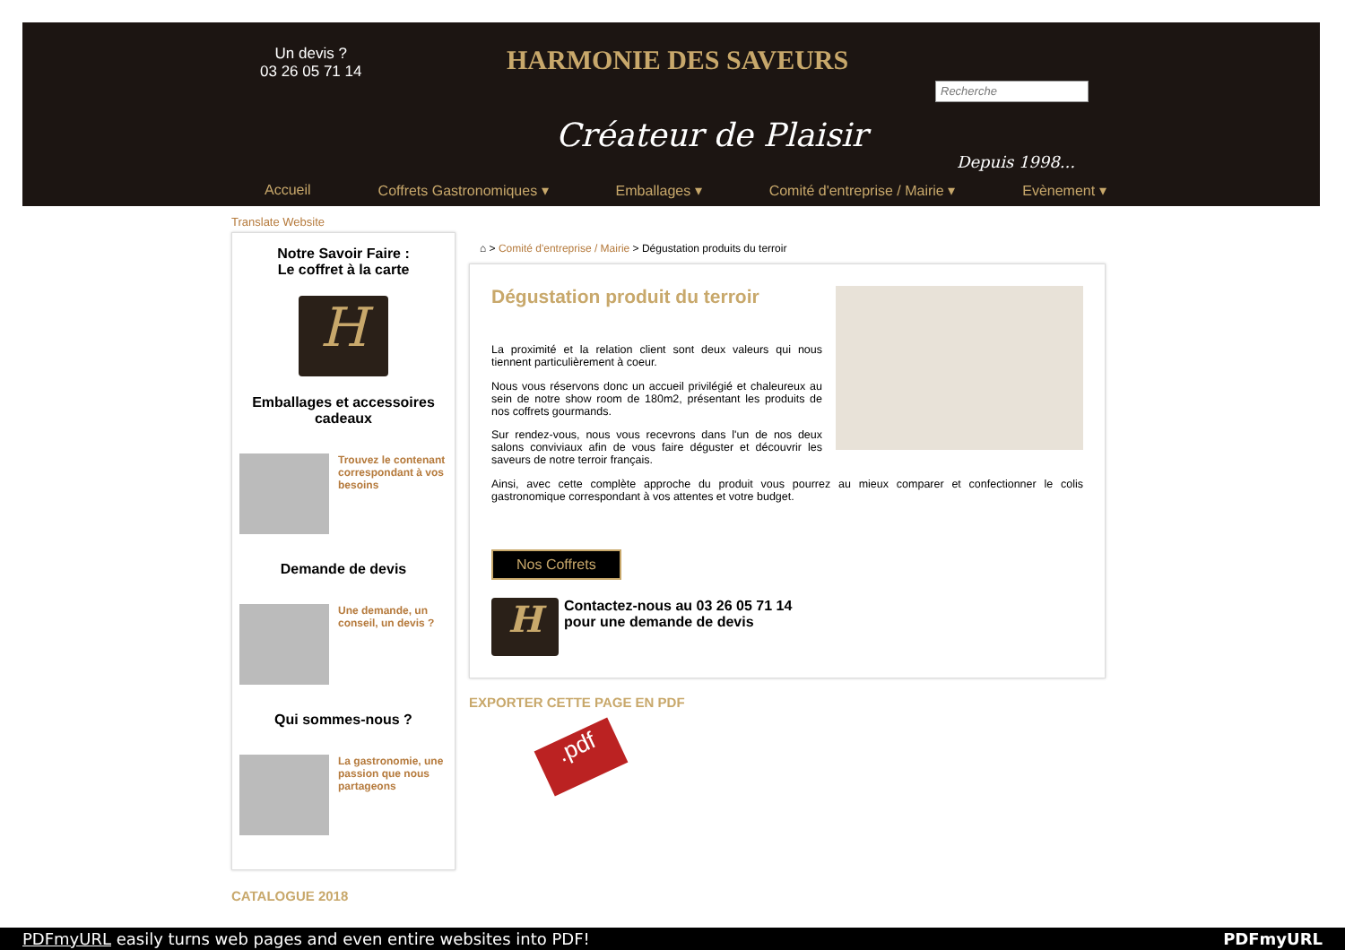Un devis ?
03 26 05 71 14
HARMONIE DES SAVEURS
Créateur de Plaisir
Recherche
Depuis 1998...
Accueil Coffrets Gastronomiques ▾ Emballages ▾ Comité d'entreprise / Mairie ▾ Evènement ▾
Translate Website
Notre Savoir Faire :
Le coffret à la carte
H
Emballages et accessoires cadeaux
Trouvez le contenant correspondant à vos besoins
Demande de devis
Une demande, un conseil, un devis ?
Qui sommes-nous ?
La gastronomie, une passion que nous partageons
CATALOGUE 2018
⌂ > Comité d'entreprise / Mairie > Dégustation produits du terroir
Dégustation produit du terroir
La proximité et la relation client sont deux valeurs qui nous tiennent particulièrement à coeur.
Nous vous réservons donc un accueil privilégié et chaleureux au sein de notre show room de 180m2, présentant les produits de nos coffrets gourmands.
Sur rendez-vous, nous vous recevrons dans l'un de nos deux salons conviviaux afin de vous faire déguster et découvrir les saveurs de notre terroir français.
Ainsi, avec cette complète approche du produit vous pourrez au mieux comparer et confectionner le colis gastronomique correspondant à vos attentes et votre budget.
Nos Coffrets
H
Contactez-nous au 03 26 05 71 14
pour une demande de devis
EXPORTER CETTE PAGE EN PDF
.pdf
PDFmyURL easily turns web pages and even entire websites into PDF! PDFmyURL